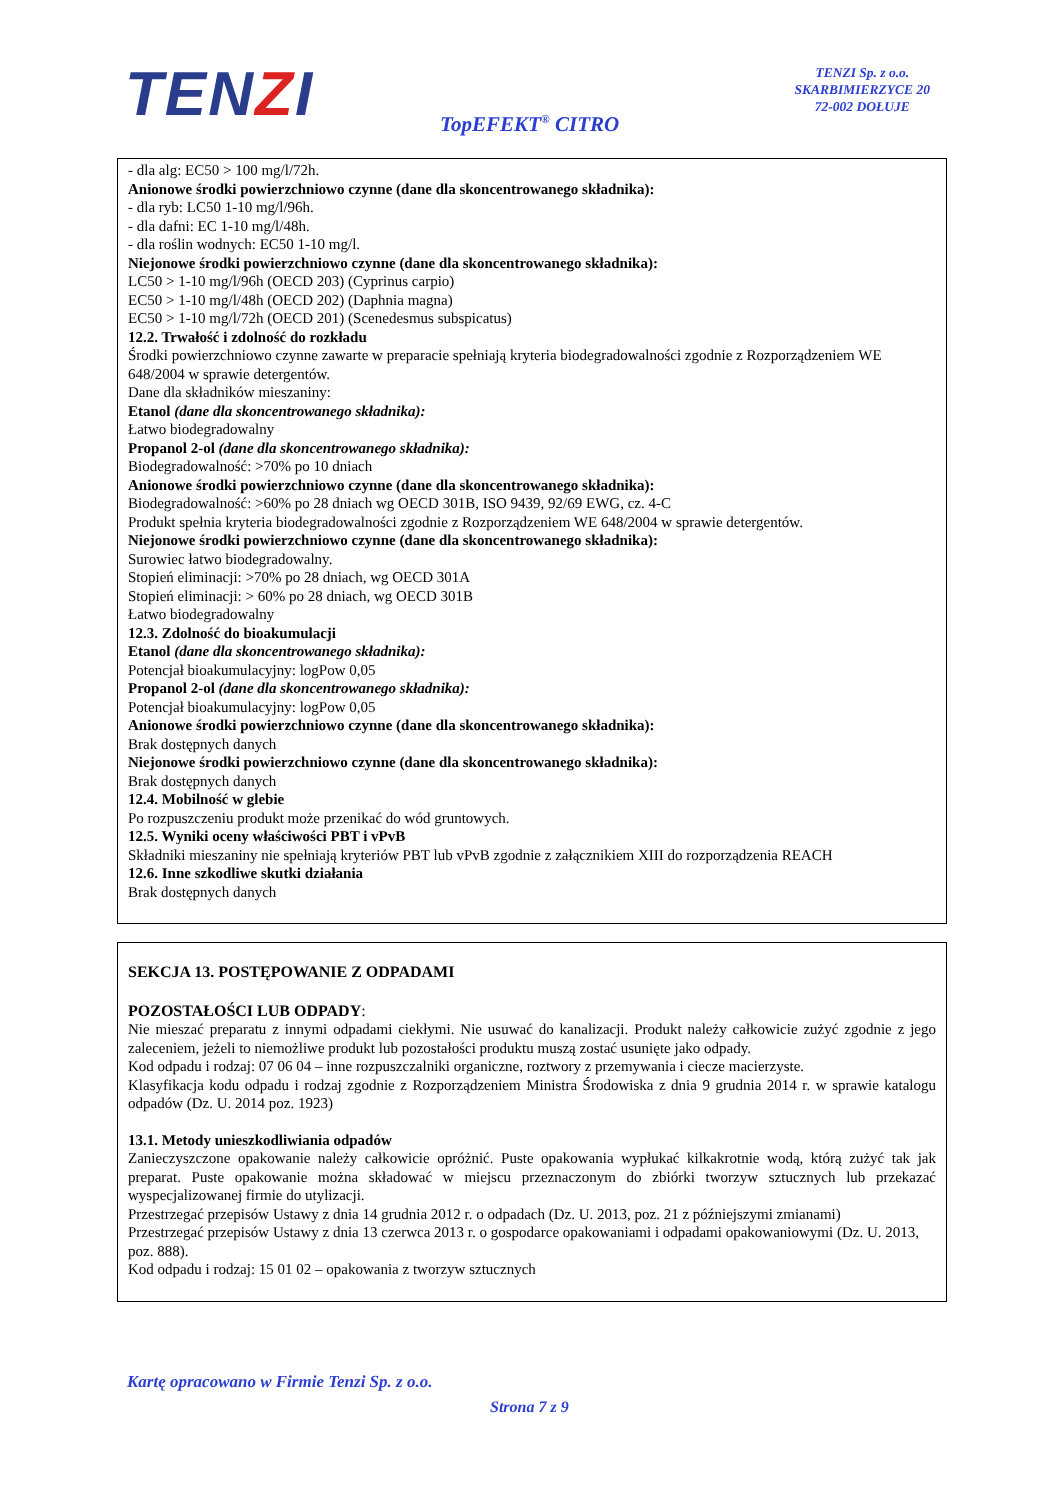TENZI
TENZI Sp. z o.o.
SKARBIMIERZYCE 20
72-002 DOŁUJE
TopEFEKT<sup>®</sup> CITRO
- dla alg: EC50 > 100 mg/l/72h.
Anionowe środki powierzchniowo czynne (dane dla skoncentrowanego składnika):
- dla ryb: LC50 1-10 mg/l/96h.
- dla dafni: EC 1-10 mg/l/48h.
- dla roślin wodnych: EC50 1-10 mg/l.
Niejonowe środki powierzchniowo czynne (dane dla skoncentrowanego składnika):
LC50 > 1-10 mg/l/96h (OECD 203) (Cyprinus carpio)
EC50 > 1-10 mg/l/48h (OECD 202) (Daphnia magna)
EC50 > 1-10 mg/l/72h (OECD 201) (Scenedesmus subspicatus)
12.2. Trwałość i zdolność do rozkładu
Środki powierzchniowo czynne zawarte w preparacie spełniają kryteria biodegradowalności zgodnie z Rozporządzeniem WE 648/2004 w sprawie detergentów.
Dane dla składników mieszaniny:
Etanol (dane dla skoncentrowanego składnika):
Łatwo biodegradowalny
Propanol 2-ol (dane dla skoncentrowanego składnika):
Biodegradowalność: >70% po 10 dniach
Anionowe środki powierzchniowo czynne (dane dla skoncentrowanego składnika):
Biodegradowalność: >60% po 28 dniach wg OECD 301B, ISO 9439, 92/69 EWG, cz. 4-C
Produkt spełnia kryteria biodegradowalności zgodnie z Rozporządzeniem WE 648/2004 w sprawie detergentów.
Niejonowe środki powierzchniowo czynne (dane dla skoncentrowanego składnika):
Surowiec łatwo biodegradowalny.
Stopień eliminacji: >70% po 28 dniach, wg OECD 301A
Stopień eliminacji: > 60% po 28 dniach, wg OECD 301B
Łatwo biodegradowalny
12.3. Zdolność do bioakumulacji
Etanol (dane dla skoncentrowanego składnika):
Potencjał bioakumulacyjny: logPow 0,05
Propanol 2-ol (dane dla skoncentrowanego składnika):
Potencjał bioakumulacyjny: logPow 0,05
Anionowe środki powierzchniowo czynne (dane dla skoncentrowanego składnika):
Brak dostępnych danych
Niejonowe środki powierzchniowo czynne (dane dla skoncentrowanego składnika):
Brak dostępnych danych
12.4. Mobilność w glebie
Po rozpuszczeniu produkt może przenikać do wód gruntowych.
12.5. Wyniki oceny właściwości PBT i vPvB
Składniki mieszaniny nie spełniają kryteriów PBT lub vPvB zgodnie z załącznikiem XIII do rozporządzenia REACH
12.6. Inne szkodliwe skutki działania
Brak dostępnych danych
SEKCJA 13. POSTĘPOWANIE Z ODPADAMI
POZOSTAŁOŚCI LUB ODPADY:
Nie mieszać preparatu z innymi odpadami ciekłymi. Nie usuwać do kanalizacji. Produkt należy całkowicie zużyć zgodnie z jego zaleceniem, jeżeli to niemożliwe produkt lub pozostałości produktu muszą zostać usunięte jako odpady.
Kod odpadu i rodzaj: 07 06 04 – inne rozpuszczalniki organiczne, roztwory z przemywania i ciecze macierzyste.
Klasyfikacja kodu odpadu i rodzaj zgodnie z Rozporządzeniem Ministra Środowiska z dnia 9 grudnia 2014 r. w sprawie katalogu odpadów (Dz. U. 2014 poz. 1923)
13.1. Metody unieszkodliwiania odpadów
Zanieczyszczone opakowanie należy całkowicie opróżnić. Puste opakowania wypłukać kilkakrotnie wodą, którą zużyć tak jak preparat. Puste opakowanie można składować w miejscu przeznaczonym do zbiórki tworzyw sztucznych lub przekazać wyspecjalizowanej firmie do utylizacji.
Przestrzegać przepisów Ustawy z dnia 14 grudnia 2012 r. o odpadach (Dz. U. 2013, poz. 21 z późniejszymi zmianami)
Przestrzegać przepisów Ustawy z dnia 13 czerwca 2013 r. o gospodarce opakowaniami i odpadami opakowaniowymi (Dz. U. 2013, poz. 888).
Kod odpadu i rodzaj: 15 01 02 – opakowania z tworzyw sztucznych
Kartę opracowano w Firmie Tenzi Sp. z o.o.
Strona 7 z 9